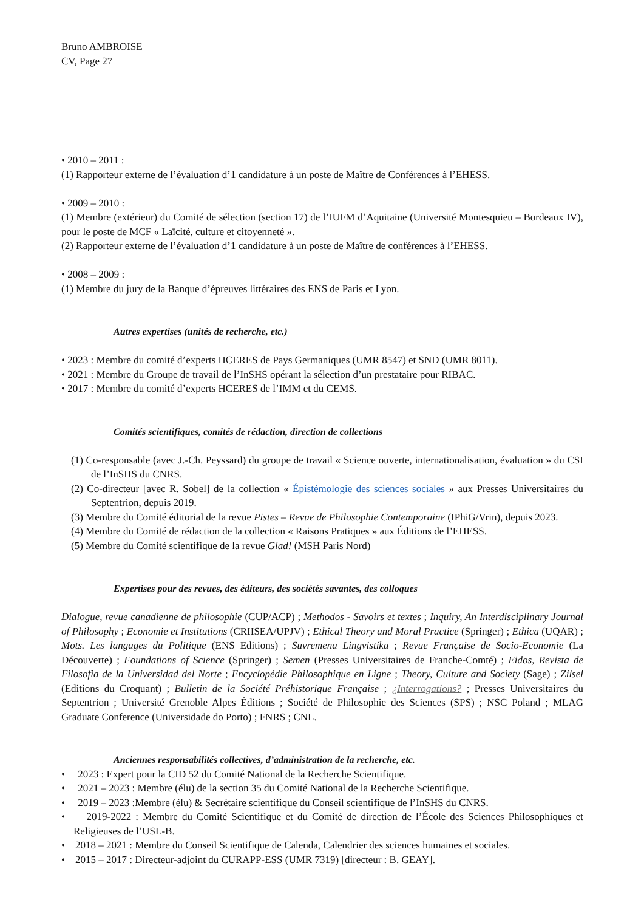Bruno AMBROISE
CV, Page 27
• 2010 – 2011 :
(1) Rapporteur externe de l’évaluation d’1 candidature à un poste de Maître de Conférences à l’EHESS.
• 2009 – 2010 :
(1) Membre (extérieur) du Comité de sélection (section 17) de l’IUFM d’Aquitaine (Université Montesquieu – Bordeaux IV), pour le poste de MCF « Laïcité, culture et citoyenneté ».
(2) Rapporteur externe de l’évaluation d’1 candidature à un poste de Maître de conférences à l’EHESS.
• 2008 – 2009 :
(1) Membre du jury de la Banque d’épreuves littéraires des ENS de Paris et Lyon.
Autres expertises (unités de recherche, etc.)
• 2023 : Membre du comité d’experts HCERES de Pays Germaniques (UMR 8547) et SND (UMR 8011).
• 2021 : Membre du Groupe de travail de l’InSHS opérant la sélection d’un prestataire pour RIBAC.
• 2017 : Membre du comité d’experts HCERES de l’IMM et du CEMS.
Comités scientifiques, comités de rédaction, direction de collections
(1) Co-responsable (avec J.-Ch. Peyssard) du groupe de travail « Science ouverte, internationalisation, évaluation » du CSI de l’InSHS du CNRS.
(2) Co-directeur [avec R. Sobel] de la collection « Épistémologie des sciences sociales » aux Presses Universitaires du Septentrion, depuis 2019.
(3) Membre du Comité éditorial de la revue Pistes – Revue de Philosophie Contemporaine (IPhiG/Vrin), depuis 2023.
(4) Membre du Comité de rédaction de la collection « Raisons Pratiques » aux Éditions de l’EHESS.
(5) Membre du Comité scientifique de la revue Glad! (MSH Paris Nord)
Expertises pour des revues, des éditeurs, des sociétés savantes, des colloques
Dialogue, revue canadienne de philosophie (CUP/ACP) ; Methodos - Savoirs et textes ; Inquiry, An Interdisciplinary Journal of Philosophy ; Economie et Institutions (CRIISEA/UPJV) ; Ethical Theory and Moral Practice (Springer) ; Ethica (UQAR) ; Mots. Les langages du Politique (ENS Editions) ; Suvremena Lingvistika ; Revue Française de Socio-Economie (La Découverte) ; Foundations of Science (Springer) ; Semen (Presses Universitaires de Franche-Comté) ; Eidos, Revista de Filosofia de la Universidad del Norte ; Encyclopédie Philosophique en Ligne ; Theory, Culture and Society (Sage) ; Zilsel (Editions du Croquant) ; Bulletin de la Société Préhistorique Française ; ¿Interrogations? ; Presses Universitaires du Septentrion ; Université Grenoble Alpes Éditions ; Société de Philosophie des Sciences (SPS) ; NSC Poland ; MLAG Graduate Conference (Universidade do Porto) ; FNRS ; CNL.
Anciennes responsabilités collectives, d’administration de la recherche, etc.
• 2023 : Expert pour la CID 52 du Comité National de la Recherche Scientifique.
• 2021 – 2023 : Membre (élu) de la section 35 du Comité National de la Recherche Scientifique.
• 2019 – 2023 :Membre (élu) & Secrétaire scientifique du Conseil scientifique de l’InSHS du CNRS.
• 2019-2022 : Membre du Comité Scientifique et du Comité de direction de l’École des Sciences Philosophiques et Religieuses de l’USL-B.
• 2018 – 2021 : Membre du Conseil Scientifique de Calenda, Calendrier des sciences humaines et sociales.
• 2015 – 2017 : Directeur-adjoint du CURAPP-ESS (UMR 7319) [directeur : B. GEAY].